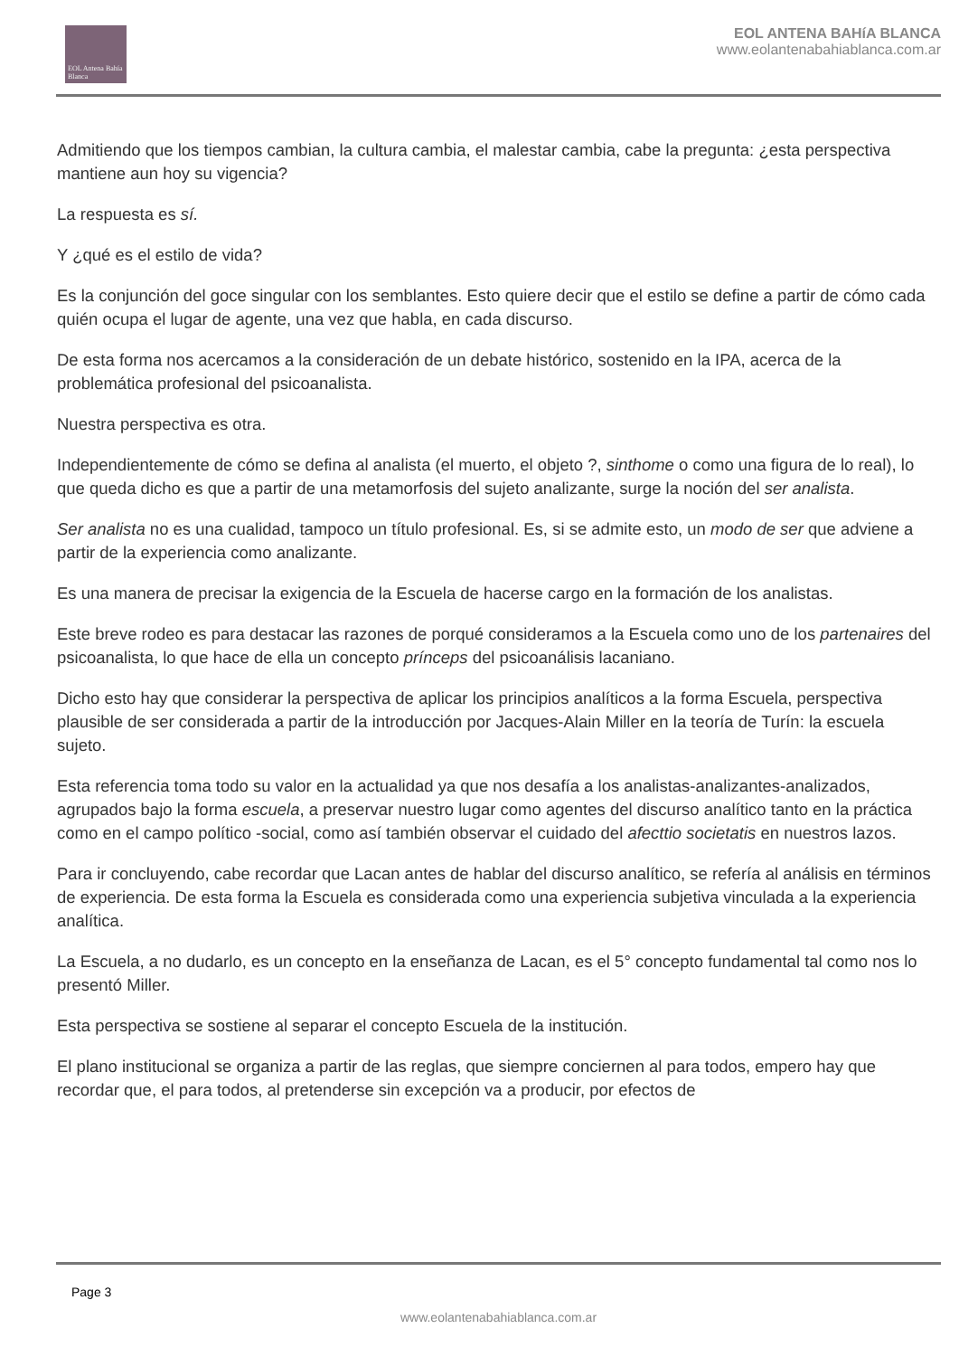EOL Antena Bahía Blanca
EOL ANTENA BAHíA BLANCA
www.eolantenabahiablanca.com.ar
Admitiendo que los tiempos cambian, la cultura cambia, el malestar cambia, cabe la pregunta: ¿esta perspectiva mantiene aun hoy su vigencia?
La respuesta es sí.
Y ¿qué es el estilo de vida?
Es la conjunción del goce singular con los semblantes. Esto quiere decir que el estilo se define a partir de cómo cada quién ocupa el lugar de agente, una vez que habla, en cada discurso.
De esta forma nos acercamos a la consideración de un debate histórico, sostenido en la IPA, acerca de la problemática profesional del psicoanalista.
Nuestra perspectiva es otra.
Independientemente de cómo se defina al analista (el muerto, el objeto ?, sinthome o como una figura de lo real), lo que queda dicho es que a partir de una metamorfosis del sujeto analizante, surge la noción del ser analista.
Ser analista no es una cualidad, tampoco un título profesional. Es, si se admite esto, un modo de ser que adviene a partir de la experiencia como analizante.
Es una manera de precisar la exigencia de la Escuela de hacerse cargo en la formación de los analistas.
Este breve rodeo es para destacar las razones de porqué consideramos a la Escuela como uno de los partenaires del psicoanalista, lo que hace de ella un concepto prínceps del psicoanálisis lacaniano.
Dicho esto hay que considerar la perspectiva de aplicar los principios analíticos a la forma Escuela, perspectiva plausible de ser considerada a partir de la introducción por Jacques-Alain Miller en la teoría de Turín: la escuela sujeto.
Esta referencia toma todo su valor en la actualidad ya que nos desafía a los analistas-analizantes-analizados, agrupados bajo la forma escuela, a preservar nuestro lugar como agentes del discurso analítico tanto en la práctica como en el campo político -social, como así también observar el cuidado del afecttio societatis en nuestros lazos.
Para ir concluyendo, cabe recordar que Lacan antes de hablar del discurso analítico, se refería al análisis en términos de experiencia. De esta forma la Escuela es considerada como una experiencia subjetiva vinculada a la experiencia analítica.
La Escuela, a no dudarlo, es un concepto en la enseñanza de Lacan, es el 5° concepto fundamental tal como nos lo presentó Miller.
Esta perspectiva se sostiene al separar el concepto Escuela de la institución.
El plano institucional se organiza a partir de las reglas, que siempre conciernen al para todos, empero hay que recordar que, el para todos, al pretenderse sin excepción va a producir, por efectos de
Page 3
www.eolantenabahiablanca.com.ar